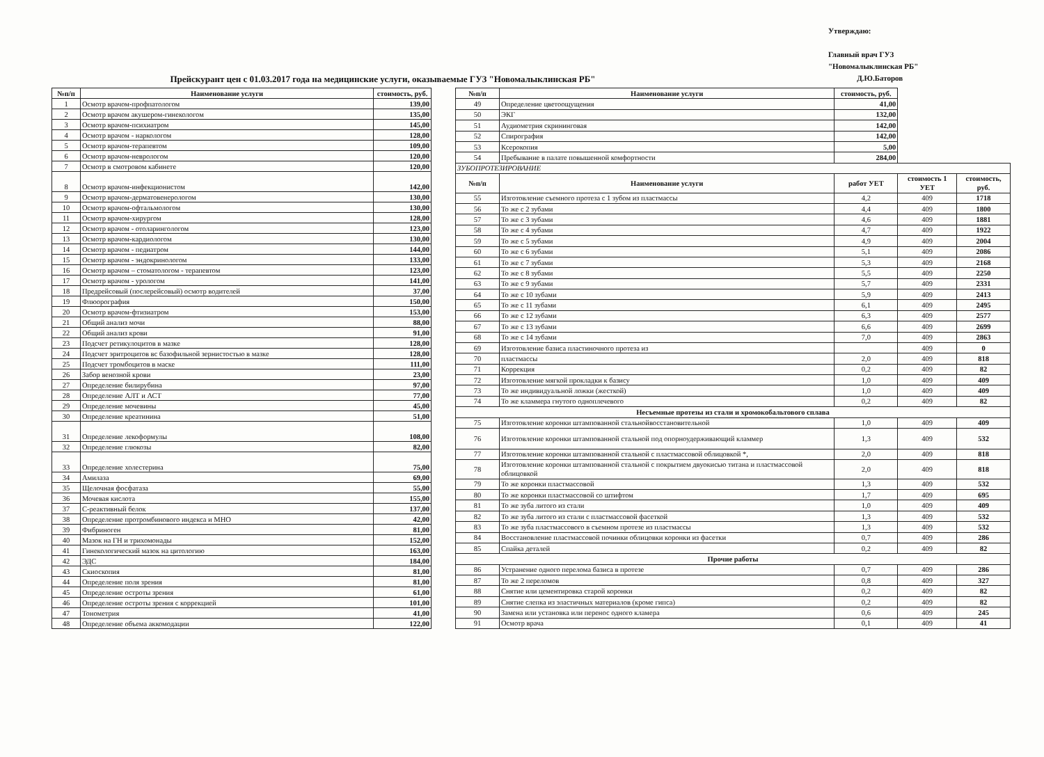Утверждаю:
Главный врач ГУЗ
"Новомалыклинская РБ"
Д.Ю.Баторов
Прейскурант цен с 01.03.2017 года на медицинские услуги, оказываемые ГУЗ "Новомалыклинская РБ"
| №п/п | Наименование услуги | стоимость, руб. |
| --- | --- | --- |
| 1 | Осмотр врачом-профпатологом | 139,00 |
| 2 | Осмотр врачом акушером-гинекологом | 135,00 |
| 3 | Осмотр врачом-психиатром | 145,00 |
| 4 | Осмотр врачом - наркологом | 128,00 |
| 5 | Осмотр врачом-терапевтом | 109,00 |
| 6 | Осмотр врачом-неврологом | 120,00 |
| 7 | Осмотр в смотровом кабинете | 120,00 |
| 8 | Осмотр врачом-инфекционистом | 142,00 |
| 9 | Осмотр врачом-дерматовенерологом | 130,00 |
| 10 | Осмотр врачом-офтальмологом | 130,00 |
| 11 | Осмотр врачом-хирургом | 128,00 |
| 12 | Осмотр врачом - отоларингологом | 123,00 |
| 13 | Осмотр врачом-кардиологом | 130,00 |
| 14 | Осмотр врачом - педиатром | 144,00 |
| 15 | Осмотр врачом - эндокринологом | 133,00 |
| 16 | Осмотр врачом – стоматологом - терапевтом | 123,00 |
| 17 | Осмотр врачом - урологом | 141,00 |
| 18 | Предрейсовый (послерейсовый) осмотр водителей | 37,00 |
| 19 | Флюорография | 150,00 |
| 20 | Осмотр врачом-фтизиатром | 153,00 |
| 21 | Общий анализ мочи | 88,00 |
| 22 | Общий анализ крови | 91,00 |
| 23 | Подсчет ретикулоцитов в мазке | 128,00 |
| 24 | Подсчет эритроцитов вс базофильной зернистостью в мазке | 128,00 |
| 25 | Подсчет тромбоцитов в маске | 111,00 |
| 26 | Забор венозной крови | 23,00 |
| 27 | Определение билирубина | 97,00 |
| 28 | Определение АЛТ и АСТ | 77,00 |
| 29 | Определение мочевины | 45,00 |
| 30 | Определение креатинина | 51,00 |
| 31 | Определение лекоформулы | 108,00 |
| 32 | Определение глюкозы | 82,00 |
| 33 | Определение холестерина | 75,00 |
| 34 | Амилаза | 69,00 |
| 35 | Щелочная фосфатаза | 55,00 |
| 36 | Мочевая кислота | 155,00 |
| 37 | С-реактивный белок | 137,00 |
| 38 | Определение протромбинового индекса и МНО | 42,00 |
| 39 | Фибриноген | 81,00 |
| 40 | Мазок на ГН и трихомонады | 152,00 |
| 41 | Гинекологический мазок на цитологию | 163,00 |
| 42 | ЭДС | 184,00 |
| 43 | Скиоскопия | 81,00 |
| 44 | Определение поля зрения | 81,00 |
| 45 | Определение остроты зрения | 61,00 |
| 46 | Определение остроты зрения с коррекцией | 101,00 |
| 47 | Тонометрия | 41,00 |
| 48 | Определение объема аккомодации | 122,00 |
| №п/п | Наименование услуги | стоимость, руб. | | |
| 49 | Определение цветоощущения | 41,00 | | |
| 50 | ЭКГ | 132,00 | | |
| 51 | Аудиометрия скрининговая | 142,00 | | |
| 52 | Спирография | 142,00 | | |
| 53 | Ксерокопия | 5,00 | | |
| 54 | Пребывание в палате повышенной комфортности | 284,00 | | |
| ЗУБОПРОТЕЗИРОВАНИЕ | | | | |
| №п/п | Наименование услуги | работ УЕТ | стоимость 1 УЕТ | стоимость, руб. |
| 55 | Изготовление съемного протеза с 1 зубом из пластмассы | 4,2 | 409 | 1718 |
| 56 | То же с 2 зубами | 4,4 | 409 | 1800 |
| 57 | То же с 3 зубами | 4,6 | 409 | 1881 |
| 58 | То же с 4 зубами | 4,7 | 409 | 1922 |
| 59 | То же с 5 зубами | 4,9 | 409 | 2004 |
| 60 | То же с 6 зубами | 5,1 | 409 | 2086 |
| 61 | То же с 7 зубами | 5,3 | 409 | 2168 |
| 62 | То же с 8 зубами | 5,5 | 409 | 2250 |
| 63 | То же с 9 зубами | 5,7 | 409 | 2331 |
| 64 | То же с 10 зубами | 5,9 | 409 | 2413 |
| 65 | То же с 11 зубами | 6,1 | 409 | 2495 |
| 66 | То же с 12 зубами | 6,3 | 409 | 2577 |
| 67 | То же с 13 зубами | 6,6 | 409 | 2699 |
| 68 | То же с 14 зубами | 7,0 | 409 | 2863 |
| 69 | Изготовление базиса пластиночного протеза из | | 409 | 0 |
| 70 | пластмассы | 2,0 | 409 | 818 |
| 71 | Коррекция | 0,2 | 409 | 82 |
| 72 | Изготовление мягкой прокладки к базису | 1,0 | 409 | 409 |
| 73 | То же индивидуальной ложки (жесткой) | 1,0 | 409 | 409 |
| 74 | То же кламмера гнутого одноплечевого | 0,2 | 409 | 82 |
| Несъемные протезы из стали и хромокобальтового сплава | | | | |
| 75 | Изготовление коронки штампованной стальнойвосстановительной | 1,0 | 409 | 409 |
| 76 | Изготовление коронки штампованной стальной под опорноудерживающий кламмер | 1,3 | 409 | 532 |
| 77 | Изготовление коронки штампованной стальной с пластмассовой облицовкой *, | 2,0 | 409 | 818 |
| 78 | Изготовление коронки штампованной стальной с покрытием двуокисью титана и пластмассовой облицовкой | 2,0 | 409 | 818 |
| 79 | То же коронки пластмассовой | 1,3 | 409 | 532 |
| 80 | То же коронки пластмассовой со штифтом | 1,7 | 409 | 695 |
| 81 | То же зуба литого из стали | 1,0 | 409 | 409 |
| 82 | То же зуба литого из стали с пластмассовой фасеткой | 1,3 | 409 | 532 |
| 83 | То же зуба пластмассового в съемном протезе из пластмассы | 1,3 | 409 | 532 |
| 84 | Восстановление пластмассовой починки облицовки коронки из фасетки | 0,7 | 409 | 286 |
| 85 | Спайка деталей | 0,2 | 409 | 82 |
| Прочие работы | | | | |
| 86 | Устранение одного перелома базиса в протезе | 0,7 | 409 | 286 |
| 87 | То же 2 переломов | 0,8 | 409 | 327 |
| 88 | Снятие или цементировка старой коронки | 0,2 | 409 | 82 |
| 89 | Снятие слепка из эластичных материалов (кроме гипса) | 0,2 | 409 | 82 |
| 90 | Замена или установка или перенос одного кламера | 0,6 | 409 | 245 |
| 91 | Осмотр врача | 0,1 | 409 | 41 |